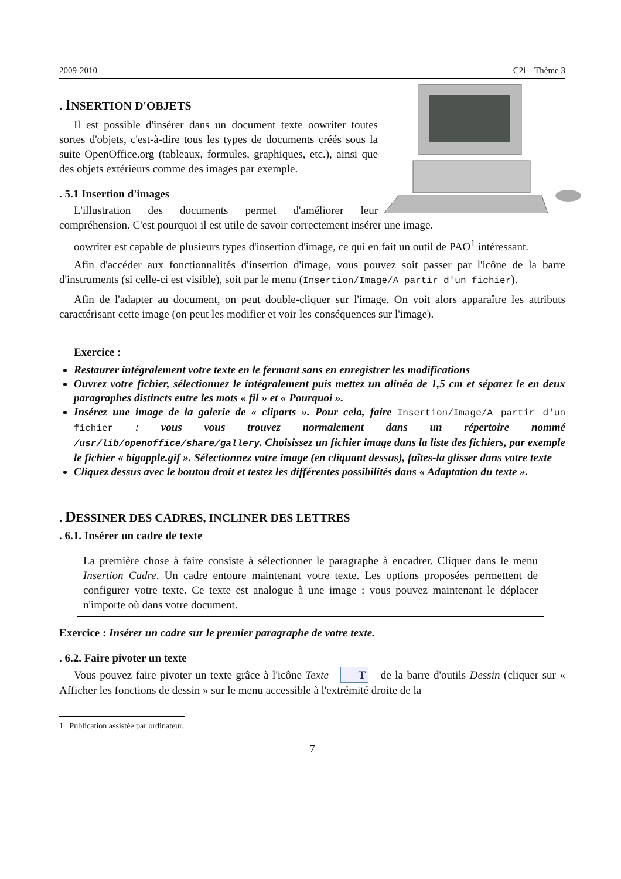2009-2010 C2i – Thème 3
. INSERTION D'OBJETS
Il est possible d'insérer dans un document texte oowriter toutes sortes d'objets, c'est-à-dire tous les types de documents créés sous la suite OpenOffice.org (tableaux, formules, graphiques, etc.), ainsi que des objets extérieurs comme des images par exemple.
. 5.1 Insertion d'images
L'illustration des documents permet d'améliorer leur compréhension. C'est pourquoi il est utile de savoir correctement insérer une image.
oowriter est capable de plusieurs types d'insertion d'image, ce qui en fait un outil de PAO<sup>1</sup> intéressant.
Afin d'accéder aux fonctionnalités d'insertion d'image, vous pouvez soit passer par l'icône de la barre d'instruments (si celle-ci est visible), soit par le menu (Insertion/Image/A partir d'un fichier).
Afin de l'adapter au document, on peut double-cliquer sur l'image. On voit alors apparaître les attributs caractérisant cette image (on peut les modifier et voir les conséquences sur l'image).
Exercice :
Restaurer intégralement votre texte en le fermant sans en enregistrer les modifications
Ouvrez votre fichier, sélectionnez le intégralement puis mettez un alinéa de 1,5 cm et séparez le en deux paragraphes distincts entre les mots « fil » et « Pourquoi ».
Insérez une image de la galerie de « cliparts ». Pour cela, faire Insertion/Image/A partir d'un fichier : vous vous trouvez normalement dans un répertoire nommé /usr/lib/openoffice/share/gallery. Choisissez un fichier image dans la liste des fichiers, par exemple le fichier « bigapple.gif ». Sélectionnez votre image (en cliquant dessus), faîtes-la glisser dans votre texte
Cliquez dessus avec le bouton droit et testez les différentes possibilités dans « Adaptation du texte ».
. DESSINER DES CADRES, INCLINER DES LETTRES
. 6.1. Insérer un cadre de texte
La première chose à faire consiste à sélectionner le paragraphe à encadrer. Cliquer dans le menu Insertion Cadre. Un cadre entoure maintenant votre texte. Les options proposées permettent de configurer votre texte. Ce texte est analogue à une image : vous pouvez maintenant le déplacer n'importe où dans votre document.
Exercice : Insérer un cadre sur le premier paragraphe de votre texte.
. 6.2. Faire pivoter un texte
Vous pouvez faire pivoter un texte grâce à l'icône Texte T de la barre d'outils Dessin (cliquer sur « Afficher les fonctions de dessin » sur le menu accessible à l'extrémité droite de la
1 Publication assistée par ordinateur.
7